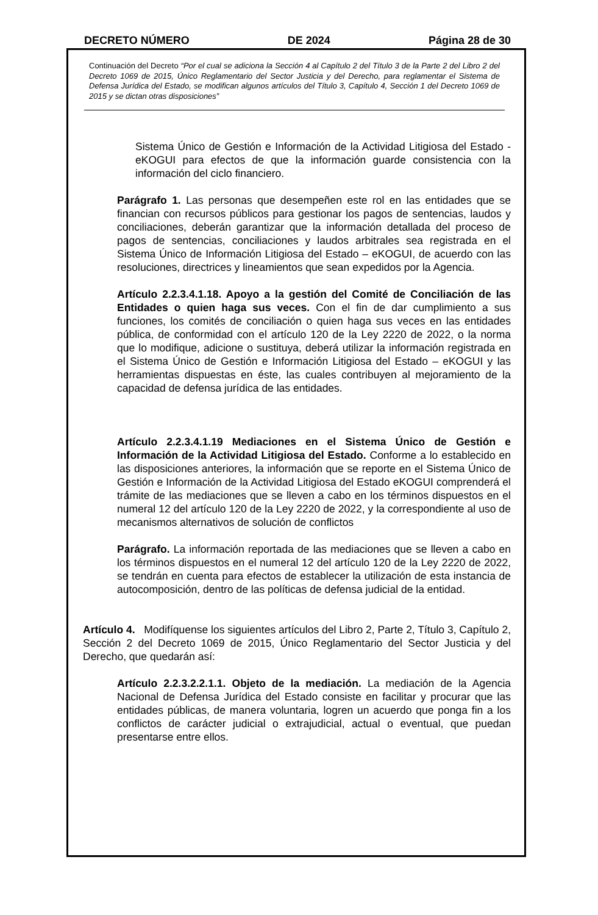DECRETO NÚMERO DE 2024 Página 28 de 30
Continuación del Decreto “Por el cual se adiciona la Sección 4 al Capítulo 2 del Título 3 de la Parte 2 del Libro 2 del Decreto 1069 de 2015, Único Reglamentario del Sector Justicia y del Derecho, para reglamentar el Sistema de Defensa Jurídica del Estado, se modifican algunos artículos del Título 3, Capítulo 4, Sección 1 del Decreto 1069 de 2015 y se dictan otras disposiciones”
Sistema Único de Gestión e Información de la Actividad Litigiosa del Estado -eKOGUI para efectos de que la información guarde consistencia con la información del ciclo financiero.
Parágrafo 1. Las personas que desempeñen este rol en las entidades que se financian con recursos públicos para gestionar los pagos de sentencias, laudos y conciliaciones, deberán garantizar que la información detallada del proceso de pagos de sentencias, conciliaciones y laudos arbitrales sea registrada en el Sistema Único de Información Litigiosa del Estado – eKOGUI, de acuerdo con las resoluciones, directrices y lineamientos que sean expedidos por la Agencia.
Artículo 2.2.3.4.1.18. Apoyo a la gestión del Comité de Conciliación de las Entidades o quien haga sus veces. Con el fin de dar cumplimiento a sus funciones, los comités de conciliación o quien haga sus veces en las entidades pública, de conformidad con el artículo 120 de la Ley 2220 de 2022, o la norma que lo modifique, adicione o sustituya, deberá utilizar la información registrada en el Sistema Único de Gestión e Información Litigiosa del Estado – eKOGUI y las herramientas dispuestas en éste, las cuales contribuyen al mejoramiento de la capacidad de defensa jurídica de las entidades.
Artículo 2.2.3.4.1.19 Mediaciones en el Sistema Único de Gestión e Información de la Actividad Litigiosa del Estado. Conforme a lo establecido en las disposiciones anteriores, la información que se reporte en el Sistema Único de Gestión e Información de la Actividad Litigiosa del Estado eKOGUI comprenderá el trámite de las mediaciones que se lleven a cabo en los términos dispuestos en el numeral 12 del artículo 120 de la Ley 2220 de 2022, y la correspondiente al uso de mecanismos alternativos de solución de conflictos
Parágrafo. La información reportada de las mediaciones que se lleven a cabo en los términos dispuestos en el numeral 12 del artículo 120 de la Ley 2220 de 2022, se tendrán en cuenta para efectos de establecer la utilización de esta instancia de autocomposición, dentro de las políticas de defensa judicial de la entidad.
Artículo 4. Modifíquense los siguientes artículos del Libro 2, Parte 2, Título 3, Capítulo 2, Sección 2 del Decreto 1069 de 2015, Único Reglamentario del Sector Justicia y del Derecho, que quedarán así:
Artículo 2.2.3.2.2.1.1. Objeto de la mediación. La mediación de la Agencia Nacional de Defensa Jurídica del Estado consiste en facilitar y procurar que las entidades públicas, de manera voluntaria, logren un acuerdo que ponga fin a los conflictos de carácter judicial o extrajudicial, actual o eventual, que puedan presentarse entre ellos.